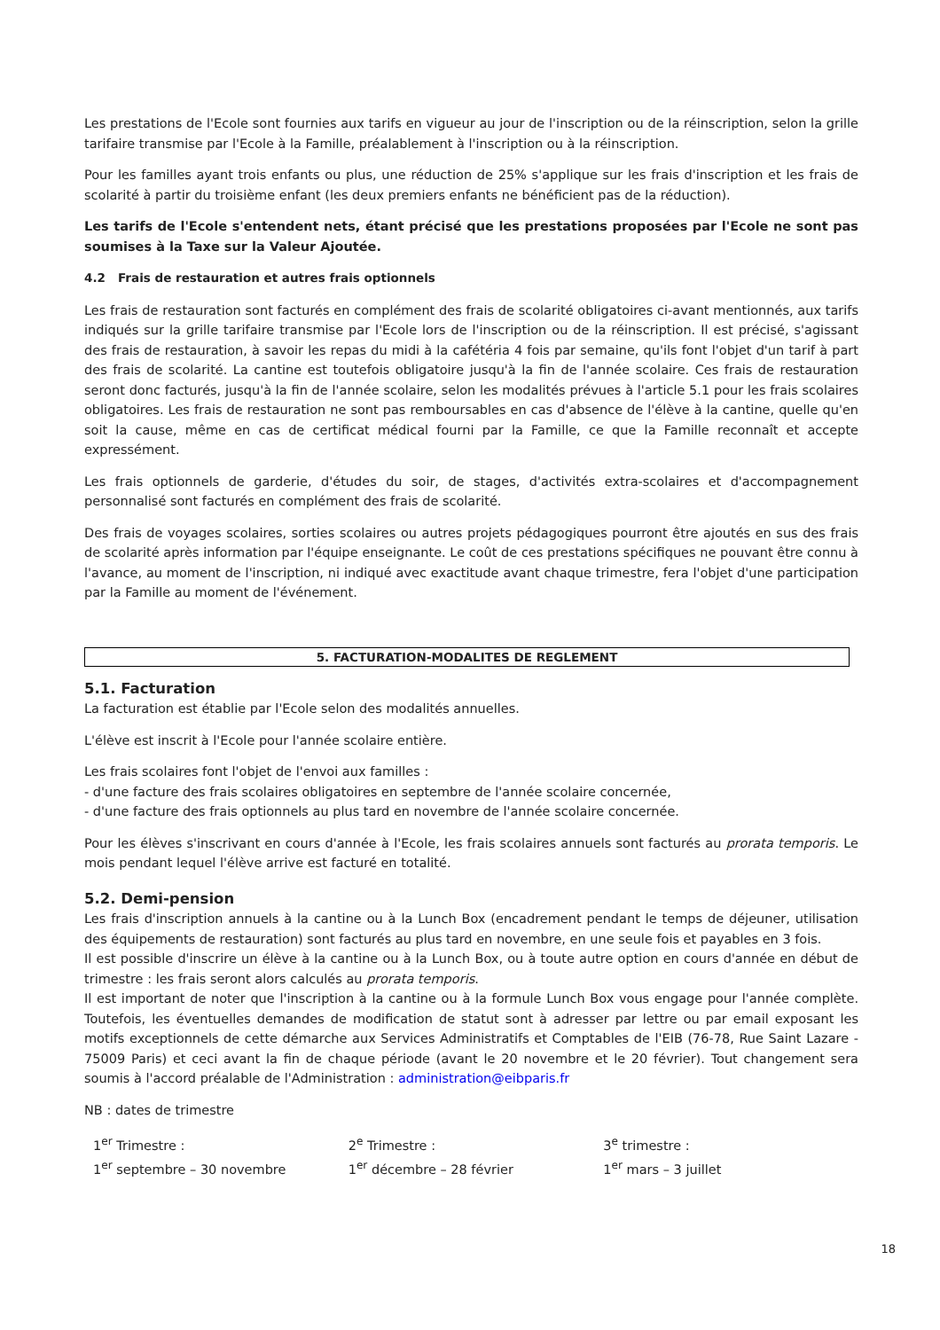Les prestations de l'Ecole sont fournies aux tarifs en vigueur au jour de l'inscription ou de la réinscription, selon la grille tarifaire transmise par l'Ecole à la Famille, préalablement à l'inscription ou à la réinscription.
Pour les familles ayant trois enfants ou plus, une réduction de 25% s'applique sur les frais d'inscription et les frais de scolarité à partir du troisième enfant (les deux premiers enfants ne bénéficient pas de la réduction).
Les tarifs de l'Ecole s'entendent nets, étant précisé que les prestations proposées par l'Ecole ne sont pas soumises à la Taxe sur la Valeur Ajoutée.
4.2 Frais de restauration et autres frais optionnels
Les frais de restauration sont facturés en complément des frais de scolarité obligatoires ci-avant mentionnés, aux tarifs indiqués sur la grille tarifaire transmise par l'Ecole lors de l'inscription ou de la réinscription. Il est précisé, s'agissant des frais de restauration, à savoir les repas du midi à la cafétéria 4 fois par semaine, qu'ils font l'objet d'un tarif à part des frais de scolarité. La cantine est toutefois obligatoire jusqu'à la fin de l'année scolaire. Ces frais de restauration seront donc facturés, jusqu'à la fin de l'année scolaire, selon les modalités prévues à l'article 5.1 pour les frais scolaires obligatoires. Les frais de restauration ne sont pas remboursables en cas d'absence de l'élève à la cantine, quelle qu'en soit la cause, même en cas de certificat médical fourni par la Famille, ce que la Famille reconnaît et accepte expressément.
Les frais optionnels de garderie, d'études du soir, de stages, d'activités extra-scolaires et d'accompagnement personnalisé sont facturés en complément des frais de scolarité.
Des frais de voyages scolaires, sorties scolaires ou autres projets pédagogiques pourront être ajoutés en sus des frais de scolarité après information par l'équipe enseignante. Le coût de ces prestations spécifiques ne pouvant être connu à l'avance, au moment de l'inscription, ni indiqué avec exactitude avant chaque trimestre, fera l'objet d'une participation par la Famille au moment de l'événement.
5. FACTURATION-MODALITES DE REGLEMENT
5.1. Facturation
La facturation est établie par l'Ecole selon des modalités annuelles.
L'élève est inscrit à l'Ecole pour l'année scolaire entière.
Les frais scolaires font l'objet de l'envoi aux familles :
- d'une facture des frais scolaires obligatoires en septembre de l'année scolaire concernée,
- d'une facture des frais optionnels au plus tard en novembre de l'année scolaire concernée.
Pour les élèves s'inscrivant en cours d'année à l'Ecole, les frais scolaires annuels sont facturés au prorata temporis. Le mois pendant lequel l'élève arrive est facturé en totalité.
5.2. Demi-pension
Les frais d'inscription annuels à la cantine ou à la Lunch Box (encadrement pendant le temps de déjeuner, utilisation des équipements de restauration) sont facturés au plus tard en novembre, en une seule fois et payables en 3 fois.
Il est possible d'inscrire un élève à la cantine ou à la Lunch Box, ou à toute autre option en cours d'année en début de trimestre : les frais seront alors calculés au prorata temporis.
Il est important de noter que l'inscription à la cantine ou à la formule Lunch Box vous engage pour l'année complète. Toutefois, les éventuelles demandes de modification de statut sont à adresser par lettre ou par email exposant les motifs exceptionnels de cette démarche aux Services Administratifs et Comptables de l'EIB (76-78, Rue Saint Lazare - 75009 Paris) et ceci avant la fin de chaque période (avant le 20 novembre et le 20 février). Tout changement sera soumis à l'accord préalable de l'Administration : administration@eibparis.fr
NB : dates de trimestre
| 1<sup>er</sup> Trimestre : | 2<sup>e</sup> Trimestre : | 3<sup>e</sup> trimestre : |
| 1<sup>er</sup> septembre – 30 novembre | 1<sup>er</sup> décembre – 28 février | 1<sup>er</sup> mars – 3 juillet |
18